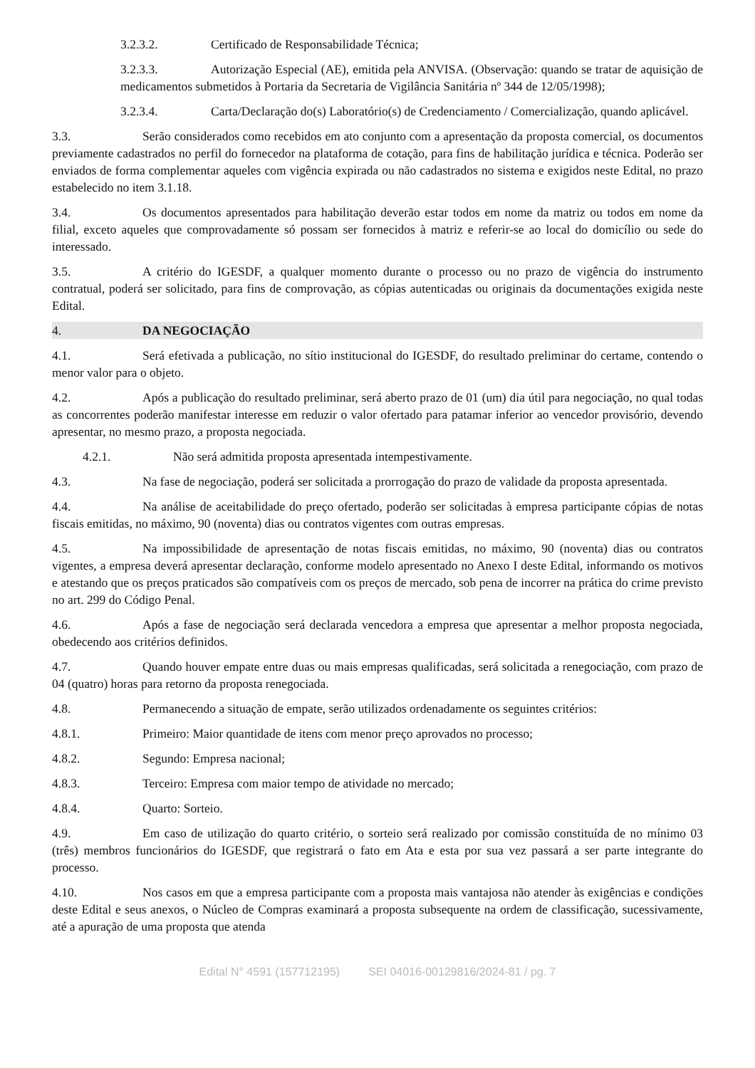3.2.3.2. Certificado de Responsabilidade Técnica;
3.2.3.3. Autorização Especial (AE), emitida pela ANVISA. (Observação: quando se tratar de aquisição de medicamentos submetidos à Portaria da Secretaria de Vigilância Sanitária nº 344 de 12/05/1998);
3.2.3.4. Carta/Declaração do(s) Laboratório(s) de Credenciamento / Comercialização, quando aplicável.
3.3. Serão considerados como recebidos em ato conjunto com a apresentação da proposta comercial, os documentos previamente cadastrados no perfil do fornecedor na plataforma de cotação, para fins de habilitação jurídica e técnica. Poderão ser enviados de forma complementar aqueles com vigência expirada ou não cadastrados no sistema e exigidos neste Edital, no prazo estabelecido no item 3.1.18.
3.4. Os documentos apresentados para habilitação deverão estar todos em nome da matriz ou todos em nome da filial, exceto aqueles que comprovadamente só possam ser fornecidos à matriz e referir-se ao local do domicílio ou sede do interessado.
3.5. A critério do IGESDF, a qualquer momento durante o processo ou no prazo de vigência do instrumento contratual, poderá ser solicitado, para fins de comprovação, as cópias autenticadas ou originais da documentações exigida neste Edital.
4. DA NEGOCIAÇÃO
4.1. Será efetivada a publicação, no sítio institucional do IGESDF, do resultado preliminar do certame, contendo o menor valor para o objeto.
4.2. Após a publicação do resultado preliminar, será aberto prazo de 01 (um) dia útil para negociação, no qual todas as concorrentes poderão manifestar interesse em reduzir o valor ofertado para patamar inferior ao vencedor provisório, devendo apresentar, no mesmo prazo, a proposta negociada.
4.2.1. Não será admitida proposta apresentada intempestivamente.
4.3. Na fase de negociação, poderá ser solicitada a prorrogação do prazo de validade da proposta apresentada.
4.4. Na análise de aceitabilidade do preço ofertado, poderão ser solicitadas à empresa participante cópias de notas fiscais emitidas, no máximo, 90 (noventa) dias ou contratos vigentes com outras empresas.
4.5. Na impossibilidade de apresentação de notas fiscais emitidas, no máximo, 90 (noventa) dias ou contratos vigentes, a empresa deverá apresentar declaração, conforme modelo apresentado no Anexo I deste Edital, informando os motivos e atestando que os preços praticados são compatíveis com os preços de mercado, sob pena de incorrer na prática do crime previsto no art. 299 do Código Penal.
4.6. Após a fase de negociação será declarada vencedora a empresa que apresentar a melhor proposta negociada, obedecendo aos critérios definidos.
4.7. Quando houver empate entre duas ou mais empresas qualificadas, será solicitada a renegociação, com prazo de 04 (quatro) horas para retorno da proposta renegociada.
4.8. Permanecendo a situação de empate, serão utilizados ordenadamente os seguintes critérios:
4.8.1. Primeiro: Maior quantidade de itens com menor preço aprovados no processo;
4.8.2. Segundo: Empresa nacional;
4.8.3. Terceiro: Empresa com maior tempo de atividade no mercado;
4.8.4. Quarto: Sorteio.
4.9. Em caso de utilização do quarto critério, o sorteio será realizado por comissão constituída de no mínimo 03 (três) membros funcionários do IGESDF, que registrará o fato em Ata e esta por sua vez passará a ser parte integrante do processo.
4.10. Nos casos em que a empresa participante com a proposta mais vantajosa não atender às exigências e condições deste Edital e seus anexos, o Núcleo de Compras examinará a proposta subsequente na ordem de classificação, sucessivamente, até a apuração de uma proposta que atenda
Edital N° 4591 (157712195) SEI 04016-00129816/2024-81 / pg. 7